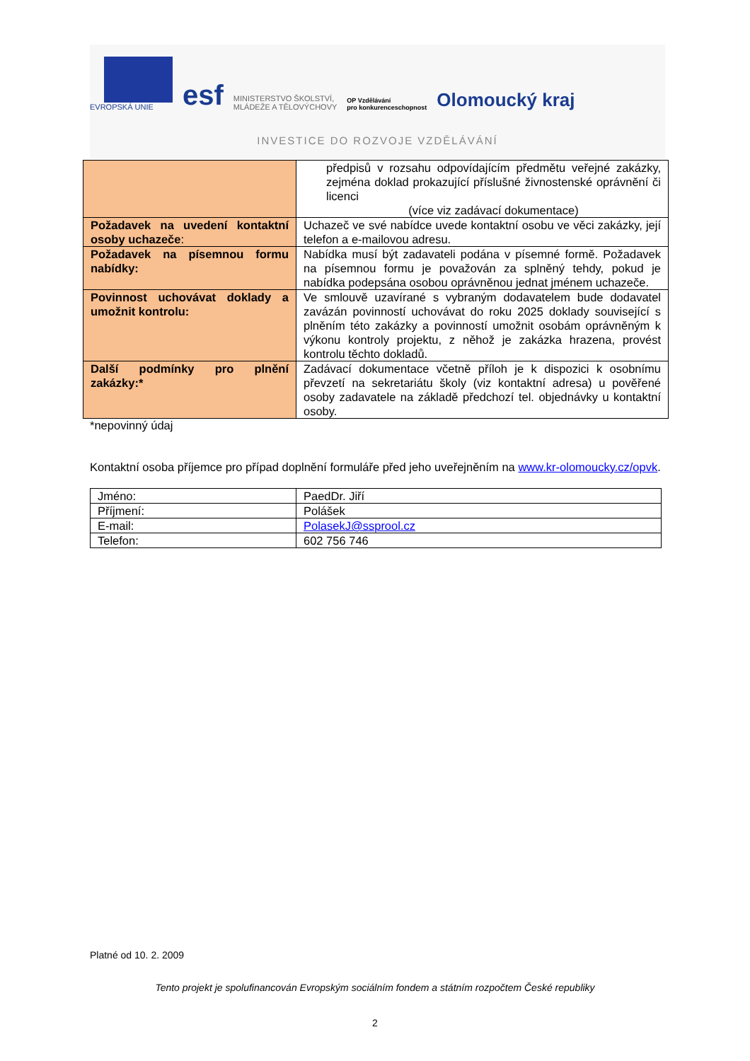EVROPSKÁ UNIE
esf
MINISTERSTVO ŠKOLSTVÍ,
MLÁDEŽE A TĚLOVÝCHOVY
OP Vzdělávání
pro konkurenceschopnost
Olomoucký kraj
INVESTICE DO ROZVOJE VZDĚLÁVÁNÍ
| | předpisů v rozsahu odpovídajícím předmětu veřejné zakázky, zejména doklad prokazující příslušné živnostenské oprávnění či licenci (více viz zadávací dokumentace) |
| Požadavek na uvedení kontaktní osoby uchazeče : | Uchazeč ve své nabídce uvede kontaktní osobu ve věci zakázky, její telefon a e-mailovou adresu. |
| Požadavek na písemnou formu nabídky: | Nabídka musí být zadavateli podána v písemné formě. Požadavek na písemnou formu je považován za splněný tehdy, pokud je nabídka podepsána osobou oprávněnou jednat jménem uchazeče. |
| Povinnost uchovávat doklady a umožnit kontrolu: | Ve smlouvě uzavírané s vybraným dodavatelem bude dodavatel zavázán povinností uchovávat do roku 2025 doklady související s plněním této zakázky a povinností umožnit osobám oprávněným k výkonu kontroly projektu, z něhož je zakázka hrazena, provést kontrolu těchto dokladů. |
| Další podmínky pro plnění zakázky:* | Zadávací dokumentace včetně příloh je k dispozici k osobnímu převzetí na sekretariátu školy (viz kontaktní adresa) u pověřené osoby zadavatele na základě předchozí tel. objednávky u kontaktní osoby. |
*nepovinný údaj
Kontaktní osoba příjemce pro případ doplnění formuláře před jeho uveřejněním na www.kr-olomoucky.cz/opvk.
| Jméno: | PaedDr. Jiří |
| Příjmení: | Polášek |
| E-mail: | PolasekJ@ssprool.cz |
| Telefon: | 602 756 746 |
Platné od 10. 2. 2009
Tento projekt je spolufinancován Evropským sociálním fondem a státním rozpočtem České republiky
2